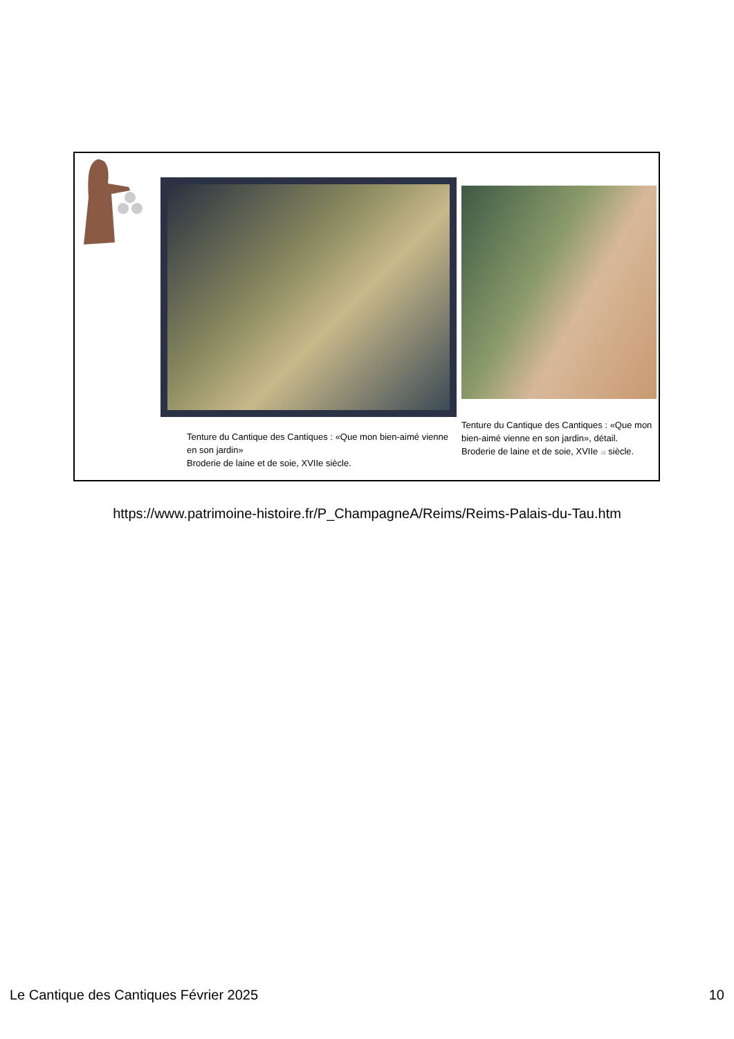Tenture du Cantique des Cantiques : «Que mon bien-aimé vienne en son jardin»
Broderie de laine et de soie, XVIIe siècle.
Tenture du Cantique des Cantiques : «Que mon bien-aimé vienne en son jardin», détail.
Broderie de laine et de soie, XVIIe 10 siècle.
https://www.patrimoine-histoire.fr/P_ChampagneA/Reims/Reims-Palais-du-Tau.htm
Le Cantique des Cantiques Février 2025 10